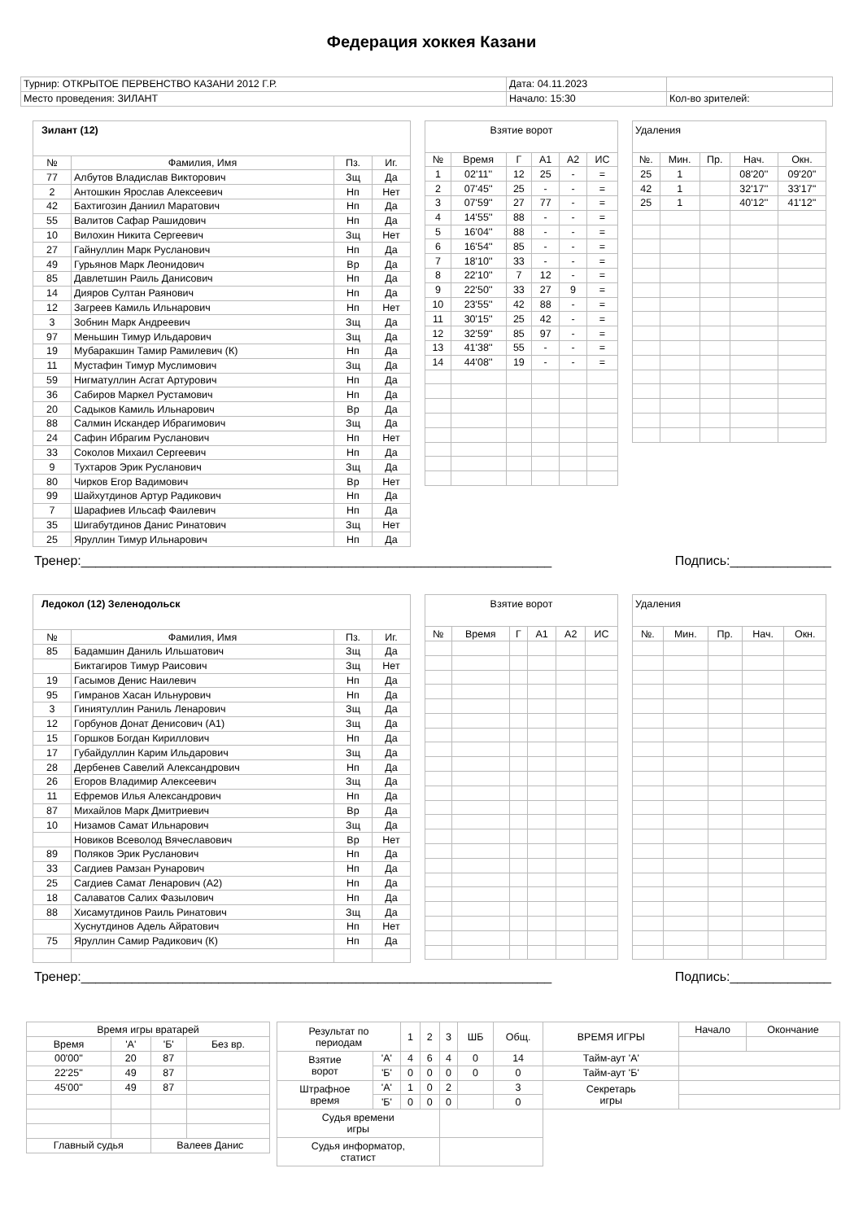Федерация хоккея Казани
| Турнир: ОТКРЫТОЕ ПЕРВЕНСТВО КАЗАНИ 2012 Г.Р. | Дата: 04.11.2023 | |
| Место проведения: ЗИЛАНТ | Начало: 15:30 | Кол-во зрителей: |
| Зилант (12) | | | |
| № | Фамилия, Имя | Пз. | Иг. |
| 77 | Албутов Владислав Викторович | Зщ | Да |
| 2 | Антошкин Ярослав Алексеевич | Нп | Нет |
| 42 | Бахтигозин Даниил Маратович | Нп | Да |
| 55 | Валитов Сафар Рашидович | Нп | Да |
| 10 | Вилохин Никита Сергеевич | Зщ | Нет |
| 27 | Гайнуллин Марк Русланович | Нп | Да |
| 49 | Гурьянов Марк Леонидович | Вр | Да |
| 85 | Давлетшин Раиль Данисович | Нп | Да |
| 14 | Дияров Султан Раянович | Нп | Да |
| 12 | Загреев Камиль Ильнарович | Нп | Нет |
| 3 | Зобнин Марк Андреевич | Зщ | Да |
| 97 | Меньшин Тимур Ильдарович | Зщ | Да |
| 19 | Мубаракшин Тамир Рамилевич (К) | Нп | Да |
| 11 | Мустафин Тимур Муслимович | Зщ | Да |
| 59 | Нигматуллин Асгат Артурович | Нп | Да |
| 36 | Сабиров Маркел Рустамович | Нп | Да |
| 20 | Садыков Камиль Ильнарович | Вр | Да |
| 88 | Салмин Искандер Ибрагимович | Зщ | Да |
| 24 | Сафин Ибрагим Русланович | Нп | Нет |
| 33 | Соколов Михаил Сергеевич | Нп | Да |
| 9 | Тухтаров Эрик Русланович | Зщ | Да |
| 80 | Чирков Егор Вадимович | Вр | Нет |
| 99 | Шайхутдинов Артур Радикович | Нп | Да |
| 7 | Шарафиев Ильсаф Фаилевич | Нп | Да |
| 35 | Шигабутдинов Данис Ринатович | Зщ | Нет |
| 25 | Яруллин Тимур Ильнарович | Нп | Да |
| Взятие ворот | | | | | |
| № | Время | Г | А1 | А2 | ИС |
| 1 | 02'11'' | 12 | 25 | - | = |
| 2 | 07'45'' | 25 | - | - | = |
| 3 | 07'59'' | 27 | 77 | - | = |
| 4 | 14'55'' | 88 | - | - | = |
| 5 | 16'04'' | 88 | - | - | = |
| 6 | 16'54'' | 85 | - | - | = |
| 7 | 18'10'' | 33 | - | - | = |
| 8 | 22'10'' | 7 | 12 | - | = |
| 9 | 22'50'' | 33 | 27 | 9 | = |
| 10 | 23'55'' | 42 | 88 | - | = |
| 11 | 30'15'' | 25 | 42 | - | = |
| 12 | 32'59'' | 85 | 97 | - | = |
| 13 | 41'38'' | 55 | - | - | = |
| 14 | 44'08'' | 19 | - | - | = |
| Удаления | | | | |
| №. | Мин. | Пр. | Нач. | Окн. |
| 25 | 1 | | 08'20'' | 09'20'' |
| 42 | 1 | | 32'17'' | 33'17'' |
| 25 | 1 | | 40'12'' | 41'12'' |
Тренер:_________________________________________________________________ Подпись:______________
| Ледокол (12) Зеленодольск | | | |
| № | Фамилия, Имя | Пз. | Иг. |
| 85 | Бадамшин Даниль Ильшатович | Зщ | Да |
| | Биктагиров Тимур Раисович | Зщ | Нет |
| 19 | Гасымов Денис Наилевич | Нп | Да |
| 95 | Гимранов Хасан Ильнурович | Нп | Да |
| 3 | Гиниятуллин Раниль Ленарович | Зщ | Да |
| 12 | Горбунов Донат Денисович (А1) | Зщ | Да |
| 15 | Горшков Богдан Кириллович | Нп | Да |
| 17 | Губайдуллин Карим Ильдарович | Зщ | Да |
| 28 | Дербенев Савелий Александрович | Нп | Да |
| 26 | Егоров Владимир Алексеевич | Зщ | Да |
| 11 | Ефремов Илья Александрович | Нп | Да |
| 87 | Михайлов Марк Дмитриевич | Вр | Да |
| 10 | Низамов Самат Ильнарович | Зщ | Да |
| | Новиков Всеволод Вячеславович | Вр | Нет |
| 89 | Поляков Эрик Русланович | Нп | Да |
| 33 | Сагдиев Рамзан Рунарович | Нп | Да |
| 25 | Сагдиев Самат Ленарович (А2) | Нп | Да |
| 18 | Салаватов Салих Фазылович | Нп | Да |
| 88 | Хисамутдинов Раиль Ринатович | Зщ | Да |
| | Хуснутдинов Адель Айратович | Нп | Нет |
| 75 | Яруллин Самир Радикович (К) | Нп | Да |
| Взятие ворот | | | | | |
| № | Время | Г | А1 | А2 | ИС |
| Удаления | | | | |
| №. | Мин. | Пр. | Нач. | Окн. |
Тренер:_________________________________________________________________ Подпись:______________
| Время игры вратарей | | | |
| Время | 'А' | 'Б' | Без вр. |
| 00'00'' | 20 | 87 | |
| 22'25'' | 49 | 87 | |
| 45'00'' | 49 | 87 | |
| Главный судья | | Валеев Данис | |
| Результат по периодам | | 1 | 2 | 3 | ШБ | Общ. | ВРЕМЯ ИГРЫ | Начало | Окончание |
| Взятие ворот | 'А' | 4 | 6 | 4 | 0 | 14 | Тайм-аут 'А' | | |
| | 'Б' | 0 | 0 | 0 | 0 | 0 | Тайм-аут 'Б' | | |
| Штрафное время | 'А' | 1 | 0 | 2 | | 3 | Секретарь игры | | |
| | 'Б' | 0 | 0 | 0 | | 0 | | | |
| Судья времени игры | | | | | | | | | |
| Судья информатор, статист | | | | | | | | | |